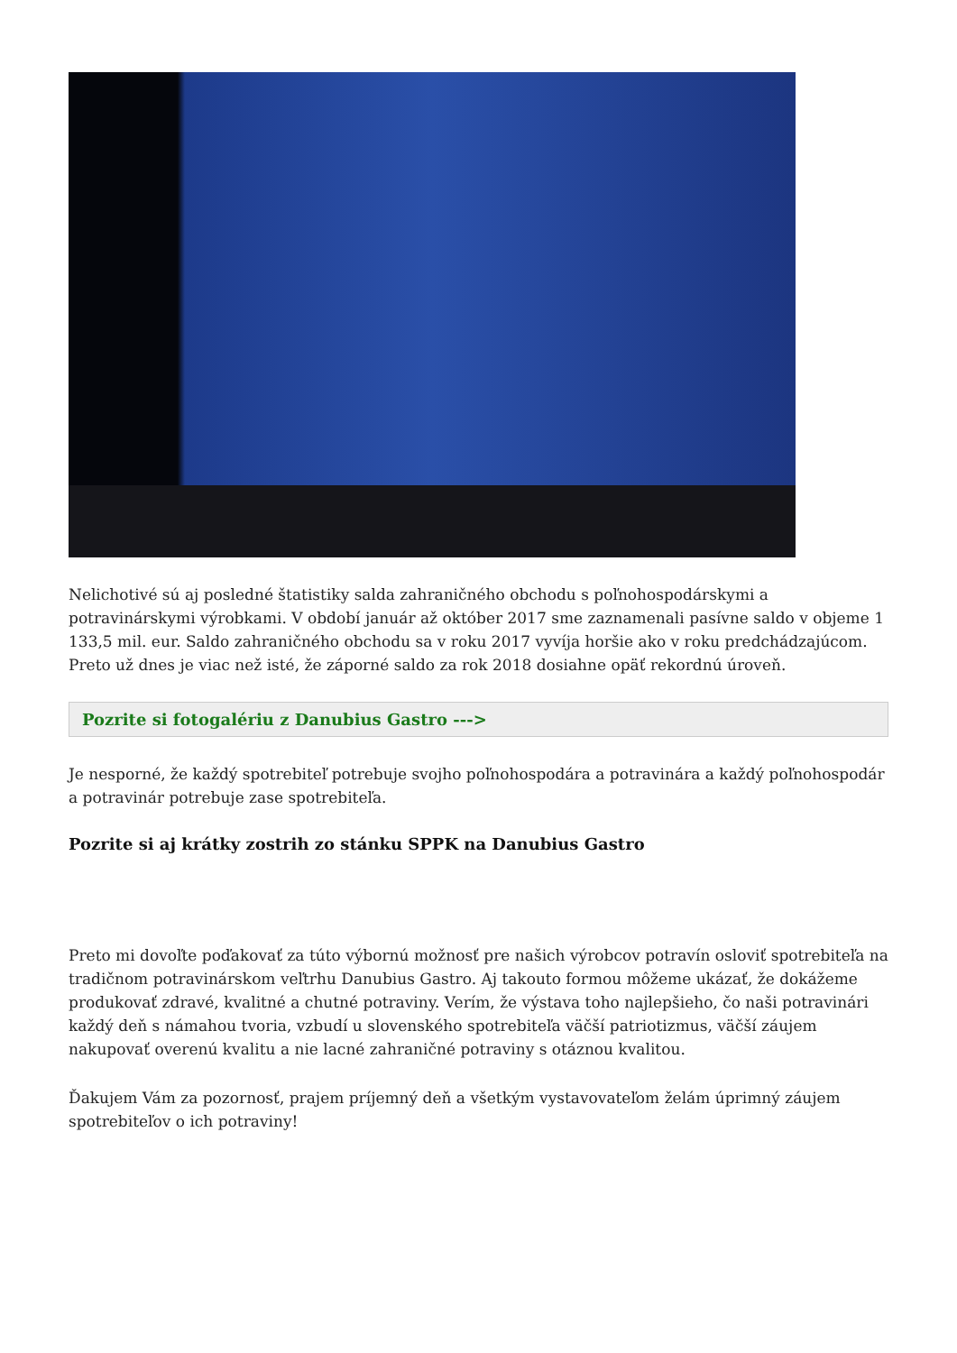Nelichotivé sú aj posledné štatistiky salda zahraničného obchodu s poľnohospodárskymi a potravinárskymi výrobkami. V období január až október 2017 sme zaznamenali pasívne saldo v objeme 1 133,5 mil. eur. Saldo zahraničného obchodu sa v roku 2017 vyvíja horšie ako v roku predchádzajúcom. Preto už dnes je viac než isté, že záporné saldo za rok 2018 dosiahne opäť rekordnú úroveň.
Pozrite si fotogalériu z Danubius Gastro --->
Je nesporné, že každý spotrebiteľ potrebuje svojho poľnohospodára a potravinára a každý poľnohospodár a potravinár potrebuje zase spotrebiteľa.
Pozrite si aj krátky zostrih zo stánku SPPK na Danubius Gastro
Preto mi dovoľte poďakovať za túto výbornú možnosť pre našich výrobcov potravín osloviť spotrebiteľa na tradičnom potravinárskom veľtrhu Danubius Gastro. Aj takouto formou môžeme ukázať, že dokážeme produkovať zdravé, kvalitné a chutné potraviny. Verím, že výstava toho najlepšieho, čo naši potravinári každý deň s námahou tvoria, vzbudí u slovenského spotrebiteľa väčší patriotizmus, väčší záujem nakupovať overenú kvalitu a nie lacné zahraničné potraviny s otáznou kvalitou.
Ďakujem Vám za pozornosť, prajem príjemný deň a všetkým vystavovateľom želám úprimný záujem spotrebiteľov o ich potraviny!